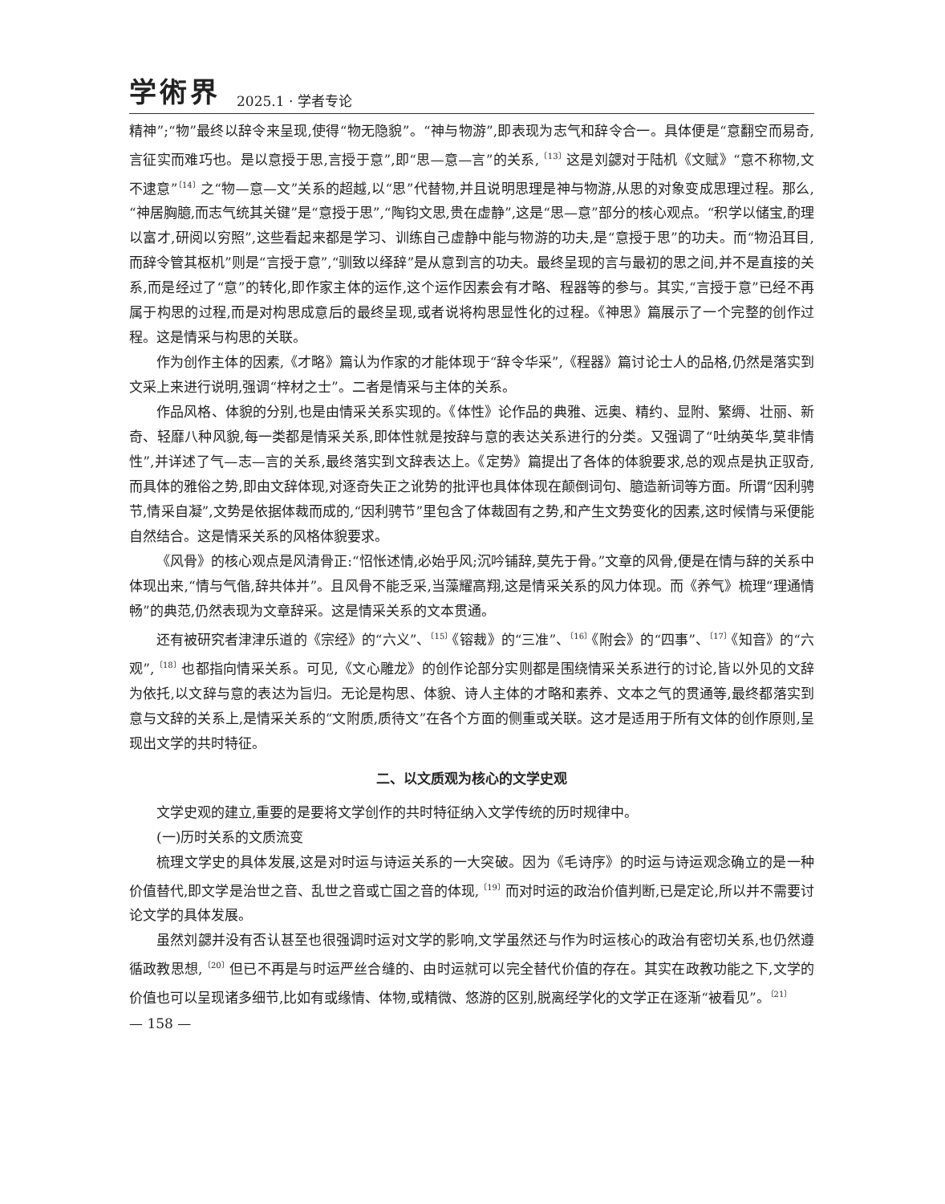学術界 2025.1 · 学者专论
精神”;“物”最终以辞令来呈现,使得“物无隐貌”。“神与物游”,即表现为志气和辞令合一。具体便是“意翻空而易奇,言征实而难巧也。是以意授于思,言授于意”,即“思—意—言”的关系,<sup>〔13〕</sup>这是刘勰对于陆机《文赋》“意不称物,文不逮意”<sup>〔14〕</sup>之“物—意—文”关系的超越,以“思”代替物,并且说明思理是神与物游,从思的对象变成思理过程。那么,“神居胸臆,而志气统其关键”是“意授于思”,“陶钧文思,贵在虚静”,这是“思—意”部分的核心观点。“积学以储宝,酌理以富才,研阅以穷照”,这些看起来都是学习、训练自己虚静中能与物游的功夫,是“意授于思”的功夫。而“物沿耳目,而辞令管其枢机”则是“言授于意”,“驯致以绎辞”是从意到言的功夫。最终呈现的言与最初的思之间,并不是直接的关系,而是经过了“意”的转化,即作家主体的运作,这个运作因素会有才略、程器等的参与。其实,“言授于意”已经不再属于构思的过程,而是对构思成意后的最终呈现,或者说将构思显性化的过程。《神思》篇展示了一个完整的创作过程。这是情采与构思的关联。
作为创作主体的因素,《才略》篇认为作家的才能体现于“辞令华采”,《程器》篇讨论士人的品格,仍然是落实到文采上来进行说明,强调“梓材之士”。二者是情采与主体的关系。
作品风格、体貌的分别,也是由情采关系实现的。《体性》论作品的典雅、远奥、精约、显附、繁缛、壮丽、新奇、轻靡八种风貌,每一类都是情采关系,即体性就是按辞与意的表达关系进行的分类。又强调了“吐纳英华,莫非情性”,并详述了气—志—言的关系,最终落实到文辞表达上。《定势》篇提出了各体的体貌要求,总的观点是执正驭奇,而具体的雅俗之势,即由文辞体现,对逐奇失正之讹势的批评也具体体现在颠倒词句、臆造新词等方面。所谓“因利骋节,情采自凝”,文势是依据体裁而成的,“因利骋节”里包含了体裁固有之势,和产生文势变化的因素,这时候情与采便能自然结合。这是情采关系的风格体貌要求。
《风骨》的核心观点是风清骨正:“怊怅述情,必始乎风;沉吟铺辞,莫先于骨。”文章的风骨,便是在情与辞的关系中体现出来,“情与气偕,辞共体并”。且风骨不能乏采,当藻耀高翔,这是情采关系的风力体现。而《养气》梳理“理通情畅”的典范,仍然表现为文章辞采。这是情采关系的文本贯通。
还有被研究者津津乐道的《宗经》的“六义”、<sup>〔15〕</sup>《镕裁》的“三准”、<sup>〔16〕</sup>《附会》的“四事”、<sup>〔17〕</sup>《知音》的“六观”,<sup>〔18〕</sup>也都指向情采关系。可见,《文心雕龙》的创作论部分实则都是围绕情采关系进行的讨论,皆以外见的文辞为依托,以文辞与意的表达为旨归。无论是构思、体貌、诗人主体的才略和素养、文本之气的贯通等,最终都落实到意与文辞的关系上,是情采关系的“文附质,质待文”在各个方面的侧重或关联。这才是适用于所有文体的创作原则,呈现出文学的共时特征。
二、以文质观为核心的文学史观
文学史观的建立,重要的是要将文学创作的共时特征纳入文学传统的历时规律中。
(一)历时关系的文质流变
梳理文学史的具体发展,这是对时运与诗运关系的一大突破。因为《毛诗序》的时运与诗运观念确立的是一种价值替代,即文学是治世之音、乱世之音或亡国之音的体现,<sup>〔19〕</sup>而对时运的政治价值判断,已是定论,所以并不需要讨论文学的具体发展。
虽然刘勰并没有否认甚至也很强调时运对文学的影响,文学虽然还与作为时运核心的政治有密切关系,也仍然遵循政教思想,<sup>〔20〕</sup>但已不再是与时运严丝合缝的、由时运就可以完全替代价值的存在。其实在政教功能之下,文学的价值也可以呈现诸多细节,比如有或缘情、体物,或精微、悠游的区别,脱离经学化的文学正在逐渐“被看见”。<sup>〔21〕</sup>
— 158 —